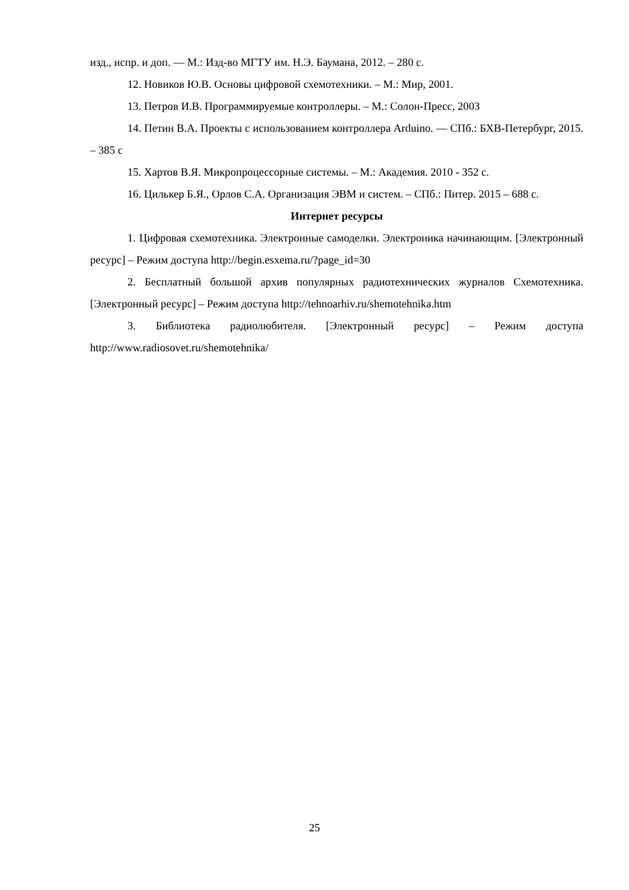изд., испр. и доп. — М.: Изд-во МГТУ им. Н.Э. Баумана, 2012. – 280 с.
12. Новиков Ю.В. Основы цифровой схемотехники. – М.: Мир, 2001.
13. Петров И.В. Программируемые контроллеры. – М.: Солон-Пресс, 2003
14. Петин В.А. Проекты с использованием контроллера Arduino. — СПб.: БХВ-Петербург, 2015. – 385 с
15. Хартов В.Я. Микропроцессорные системы. – М.: Академия. 2010 - 352 с.
16. Цилькер Б.Я., Орлов С.А. Организация ЭВМ и систем. – СПб.: Питер. 2015 – 688 с.
Интернет ресурсы
1. Цифровая схемотехника. Электронные самоделки. Электроника начинающим. [Электронный ресурс] – Режим доступа http://begin.esxema.ru/?page_id=30
2. Бесплатный большой архив популярных радиотехнических журналов Схемотехника. [Электронный ресурс] – Режим доступа http://tehnoarhiv.ru/shemotehnika.htm
3. Библиотека радиолюбителя. [Электронный ресурс] – Режим доступа http://www.radiosovet.ru/shemotehnika/
25